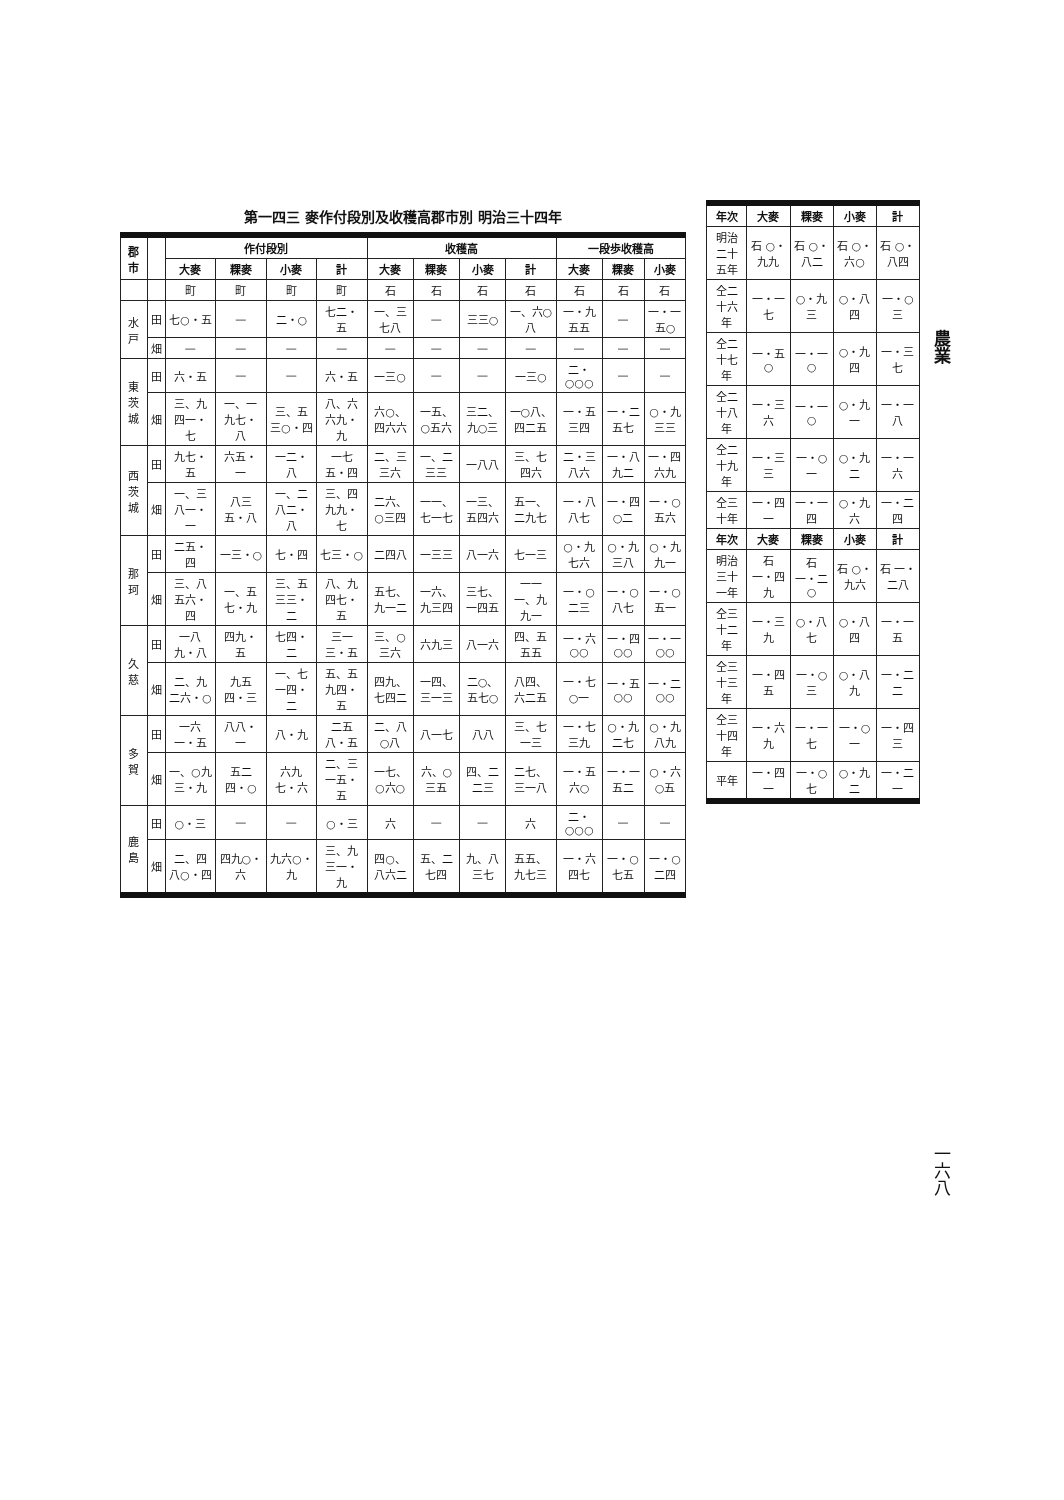農業
一六八
| 年次 | 大麥 | 粿麥 | 小麥 | 計 |
| --- | --- | --- | --- | --- |
| 明治二十五年 | 石 ○・九九 | 石 ○・八二 | 石 ○・六○ | 石 ○・八四 |
| 仝二十六年 | 一・一七 | ○・九三 | ○・八四 | 一・○三 |
| 仝二十七年 | 一・五○ | 一・一○ | ○・九四 | 一・三七 |
| 仝二十八年 | 一・三六 | 一・一○ | ○・九一 | 一・一八 |
| 仝二十九年 | 一・三三 | 一・○一 | ○・九二 | 一・一六 |
| 仝三十年 | 一・四一 | 一・一四 | ○・九六 | 一・二四 |
| 年次 | 大麥 | 粿麥 | 小麥 | 計 |
| 明治三十一年 | 石 一・四九 | 石 一・二○ | 石 ○・九六 | 石 一・二八 |
| 仝三十二年 | 一・三九 | ○・八七 | ○・八四 | 一・一五 |
| 仝三十三年 | 一・四五 | 一・○三 | ○・八九 | 一・二二 |
| 仝三十四年 | 一・六九 | 一・一七 | 一・○一 | 一・四三 |
| 平年 | 一・四一 | 一・○七 | ○・九二 | 一・二一 |
第一四三 麥作付段別及收穫高郡市別 明治三十四年
| 郡市 | | 作付段別 | | | | 收穫高 | | | | 一段歩收穫高 | | |
| --- | --- | --- | --- | --- | --- | --- | --- | --- | --- | --- | --- | --- |
| | | 大麥 | 粿麥 | 小麥 | 計 | 大麥 | 粿麥 | 小麥 | 計 | 大麥 | 粿麥 | 小麥 |
| | | 町 | 町 | 町 | 町 | 石 | 石 | 石 | 石 | 石 | 石 | 石 |
| 水戸 | 田 | 七○・五 | — | 二・○ | 七二・五 | 一、三七八 | — | 三三○ | 一、六○八 | 一・九五五 | — | 一・一五○ |
| | 畑 | — | — | — | — | — | — | — | — | — | — | — |
| 東茨城 | 田 | 六・五 | — | — | 六・五 | 一三○ | — | — | 一三○ | 二・○○○ | — | — |
| | 畑 | 三、九四一・七 | 一、一九七・八 | 三、五三○・四 | 八、六六九・九 | 六○、四六六 | 一五、○五六 | 三二、九○三 | 一○八、四二五 | 一・五三四 | 一・二五七 | ○・九三三 |
| 西茨城 | 田 | 九七・五 | 六五・一 | 一二・八 | 一七五・四 | 二、三三六 | 一、二三三 | 一八八 | 三、七四六 | 二・三八六 | 一・八九二 | 一・四六九 |
| | 畑 | 一、三八一・一 | 八三五・八 | 一、二八二・八 | 三、四九九・七 | 二六、○三四 | 一一、七一七 | 一三、五四六 | 五一、二九七 | 一・八八七 | 一・四○二 | 一・○五六 |
| 那珂 | 田 | 二五・四 | 一三・○ | 七・四 | 七三・○ | 二四八 | 一三三 | 八一六 | 七一三 | ○・九七六 | ○・九三八 | ○・九九一 |
| | 畑 | 三、八五六・四 | 一、五七・九 | 三、五三三・二 | 八、九四七・五 | 五七、九一二 | 一六、九三四 | 三七、一四五 | 一一一、九九一 | 一・○二三 | 一・○八七 | 一・○五一 |
| 久慈 | 田 | 一八九・八 | 四九・五 | 七四・二 | 三一三・五 | 三、○三六 | 六九三 | 八一六 | 四、五五五 | 一・六○○ | 一・四○○ | 一・一○○ |
| | 畑 | 二、九二六・○ | 九五四・三 | 一、七一四・二 | 五、五九四・五 | 四九、七四二 | 一四、三一三 | 二○、五七○ | 八四、六二五 | 一・七○一 | 一・五○○ | 一・二○○ |
| 多賀 | 田 | 一六一・五 | 八八・一 | 八・九 | 二五八・五 | 二、八○八 | 八一七 | 八八 | 三、七一三 | 一・七三九 | ○・九二七 | ○・九八九 |
| | 畑 | 一、○九三・九 | 五二四・○ | 六九七・六 | 二、三一五・五 | 一七、○六○ | 六、○三五 | 四、二二三 | 二七、三一八 | 一・五六○ | 一・一五二 | ○・六○五 |
| 鹿島 | 田 | ○・三 | — | — | ○・三 | 六 | — | — | 六 | 二・○○○ | — | — |
| | 畑 | 二、四八○・四 | 四九○・六 | 九六○・九 | 三、九三一・九 | 四○、八六二 | 五、二七四 | 九、八三七 | 五五、九七三 | 一・六四七 | 一・○七五 | 一・○二四 |